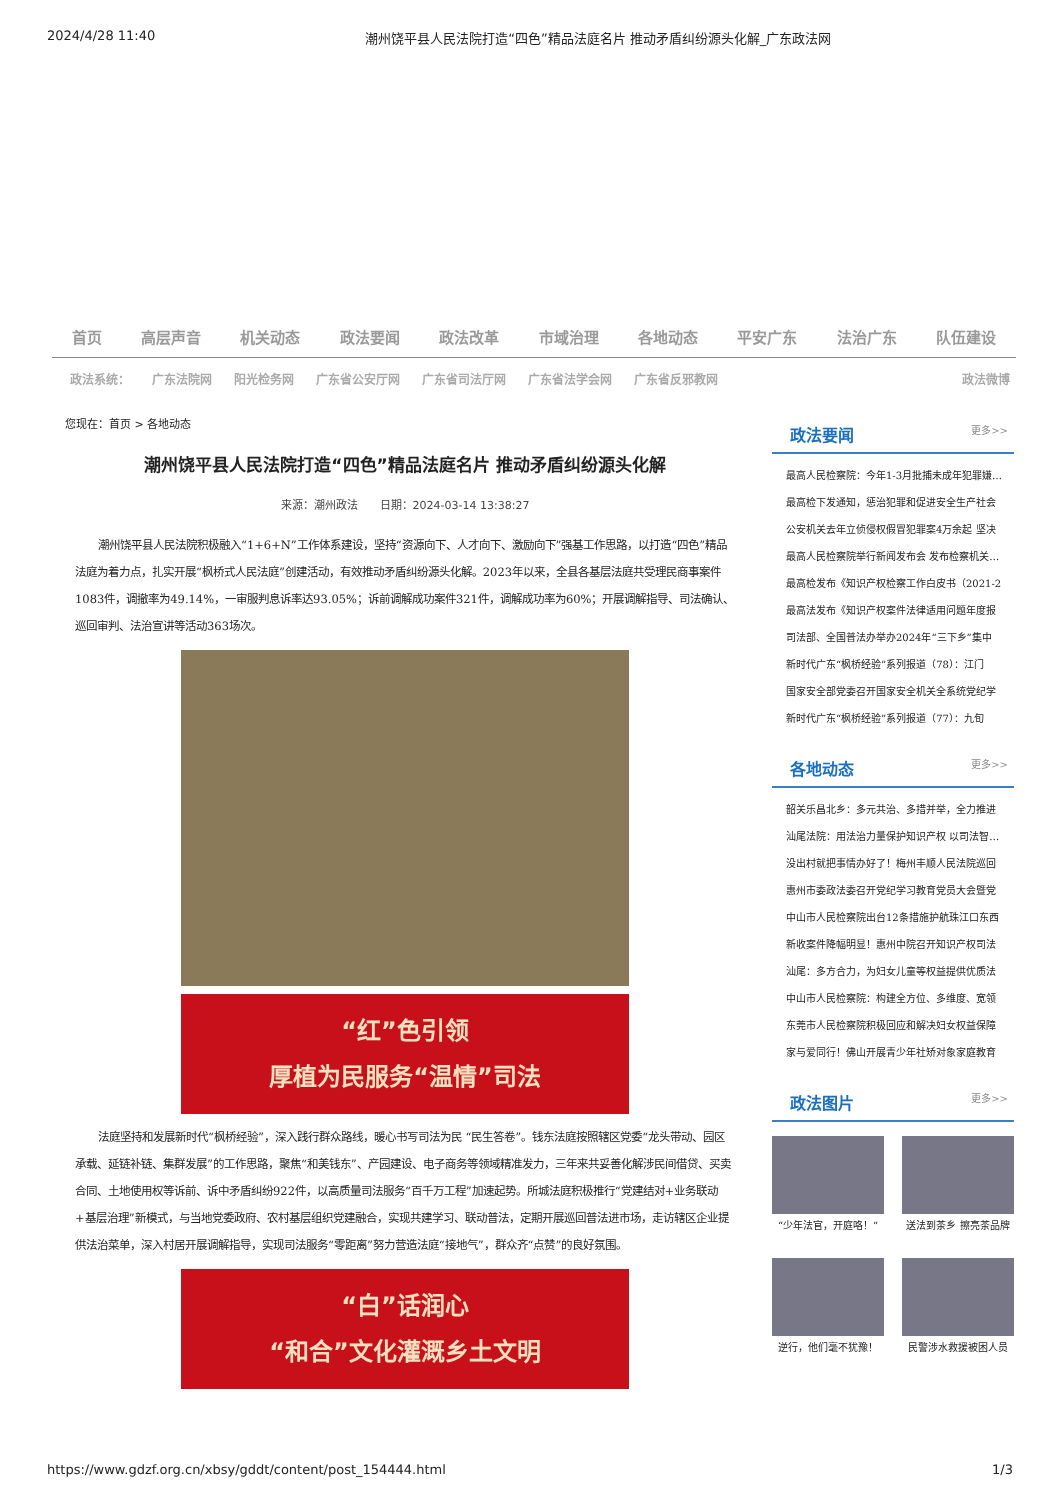2024/4/28 11:40 潮州饶平县人民法院打造“四色”精品法庭名片 推动矛盾纠纷源头化解_广东政法网
首页 高层声音 机关动态 政法要闻 政法改革 市域治理 各地动态 平安广东 法治广东 队伍建设
政法系统： 广东法院网 阳光检务网 广东省公安厅网 广东省司法厅网 广东省法学会网 广东省反邪教网 政法微博
您现在：首页 > 各地动态
潮州饶平县人民法院打造“四色”精品法庭名片 推动矛盾纠纷源头化解
来源：潮州政法　　日期：2024-03-14 13:38:27
潮州饶平县人民法院积极融入“1+6+N”工作体系建设，坚持“资源向下、人才向下、激励向下”强基工作思路，以打造“四色”精品法庭为着力点，扎实开展“枫桥式人民法庭”创建活动，有效推动矛盾纠纷源头化解。2023年以来，全县各基层法庭共受理民商事案件1083件，调撤率为49.14%，一审服判息诉率达93.05%；诉前调解成功案件321件，调解成功率为60%；开展调解指导、司法确认、巡回审判、法治宣讲等活动363场次。
“红”色引领
厚植为民服务“温情”司法
法庭坚持和发展新时代“枫桥经验”，深入践行群众路线，暖心书写司法为民 “民生答卷”。钱东法庭按照辖区党委“龙头带动、园区承载、延链补链、集群发展”的工作思路，聚焦“和美钱东”、产园建设、电子商务等领域精准发力，三年来共妥善化解涉民间借贷、买卖合同、土地使用权等诉前、诉中矛盾纠纷922件，以高质量司法服务“百千万工程”加速起势。所城法庭积极推行“党建结对+业务联动+基层治理”新模式，与当地党委政府、农村基层组织党建融合，实现共建学习、联动普法，定期开展巡回普法进市场，走访辖区企业提供法治菜单，深入村居开展调解指导，实现司法服务“零距离”努力营造法庭“接地气”，群众齐“点赞”的良好氛围。
“白”话润心
“和合”文化灌溉乡土文明
政法要闻 更多>>
最高人民检察院：今年1-3月批捕未成年犯罪嫌…
最高检下发通知，惩治犯罪和促进安全生产社会
公安机关去年立侦侵权假冒犯罪案4万余起 坚决
最高人民检察院举行新闻发布会 发布检察机关…
最高检发布《知识产权检察工作白皮书（2021-2
最高法发布《知识产权案件法律适用问题年度报
司法部、全国普法办举办2024年“三下乡”集中
新时代广东“枫桥经验”系列报道（78）：江门
国家安全部党委召开国家安全机关全系统党纪学
新时代广东“枫桥经验”系列报道（77）：九旬
各地动态 更多>>
韶关乐昌北乡：多元共治、多措并举，全力推进
汕尾法院：用法治力量保护知识产权 以司法智…
没出村就把事情办好了！梅州丰顺人民法院巡回
惠州市委政法委召开党纪学习教育党员大会暨党
中山市人民检察院出台12条措施护航珠江口东西
新收案件降幅明显！惠州中院召开知识产权司法
汕尾：多方合力，为妇女儿童等权益提供优质法
中山市人民检察院：构建全方位、多维度、宽领
东莞市人民检察院积极回应和解决妇女权益保障
家与爱同行！佛山开展青少年社矫对象家庭教育
政法图片 更多>>
“少年法官，开庭咯！”
送法到茶乡 擦亮茶品牌
逆行，他们毫不犹豫！
民警涉水救援被困人员
https://www.gdzf.org.cn/xbsy/gddt/content/post_154444.html 1/3